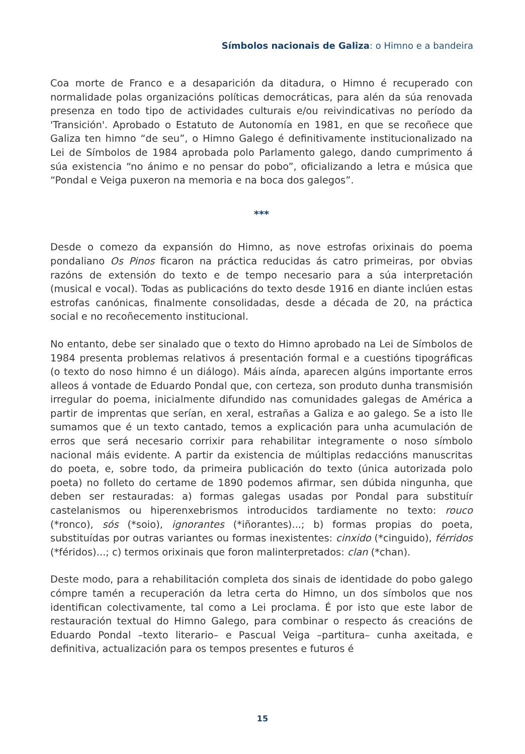Símbolos nacionais de Galiza: o Himno e a bandeira
Coa morte de Franco e a desaparición da ditadura, o Himno é recuperado con normalidade polas organizacións políticas democráticas, para alén da súa renovada presenza en todo tipo de actividades culturais e/ou reivindicativas no período da 'Transición'. Aprobado o Estatuto de Autonomía en 1981, en que se recoñece que Galiza ten himno “de seu”, o Himno Galego é definitivamente institucionalizado na Lei de Símbolos de 1984 aprobada polo Parlamento galego, dando cumprimento á súa existencia “no ánimo e no pensar do pobo”, oficializando a letra e música que “Pondal e Veiga puxeron na memoria e na boca dos galegos”.
***
Desde o comezo da expansión do Himno, as nove estrofas orixinais do poema pondaliano Os Pinos ficaron na práctica reducidas ás catro primeiras, por obvias razóns de extensión do texto e de tempo necesario para a súa interpretación (musical e vocal). Todas as publicacións do texto desde 1916 en diante inclúen estas estrofas canónicas, finalmente consolidadas, desde a década de 20, na práctica social e no recoñecemento institucional.
No entanto, debe ser sinalado que o texto do Himno aprobado na Lei de Símbolos de 1984 presenta problemas relativos á presentación formal e a cuestións tipográficas (o texto do noso himno é un diálogo). Máis aínda, aparecen algúns importante erros alleos á vontade de Eduardo Pondal que, con certeza, son produto dunha transmisión irregular do poema, inicialmente difundido nas comunidades galegas de América a partir de imprentas que serían, en xeral, estrañas a Galiza e ao galego. Se a isto lle sumamos que é un texto cantado, temos a explicación para unha acumulación de erros que será necesario corrixir para rehabilitar integramente o noso símbolo nacional máis evidente. A partir da existencia de múltiplas redaccións manuscritas do poeta, e, sobre todo, da primeira publicación do texto (única autorizada polo poeta) no folleto do certame de 1890 podemos afirmar, sen dúbida ningunha, que deben ser restauradas: a) formas galegas usadas por Pondal para substituír castelanismos ou hiperenxebrismos introducidos tardiamente no texto: rouco (*ronco), sós (*soio), ignorantes (*iñorantes)...; b) formas propias do poeta, substituídas por outras variantes ou formas inexistentes: cinxido (*cinguido), férridos (*féridos)...; c) termos orixinais que foron malinterpretados: clan (*chan).
Deste modo, para a rehabilitación completa dos sinais de identidade do pobo galego cómpre tamén a recuperación da letra certa do Himno, un dos símbolos que nos identifican colectivamente, tal como a Lei proclama. É por isto que este labor de restauración textual do Himno Galego, para combinar o respecto ás creacións de Eduardo Pondal –texto literario– e Pascual Veiga –partitura– cunha axeitada, e definitiva, actualización para os tempos presentes e futuros é
15